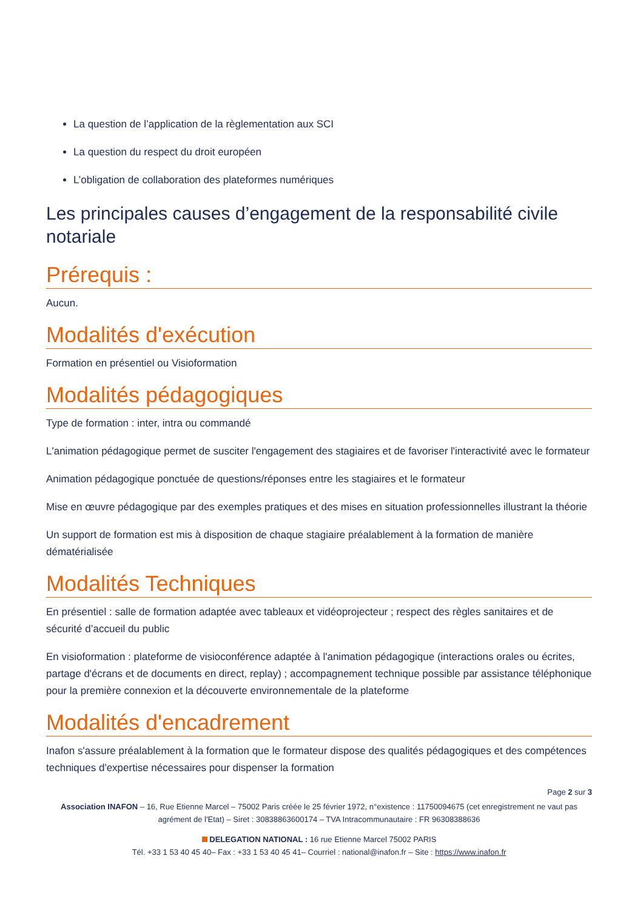La question de l’application de la règlementation aux SCI
La question du respect du droit européen
L’obligation de collaboration des plateformes numériques
Les principales causes d’engagement de la responsabilité civile notariale
Prérequis :
Aucun.
Modalités d'exécution
Formation en présentiel ou Visioformation
Modalités pédagogiques
Type de formation : inter, intra ou commandé
L'animation pédagogique permet de susciter l'engagement des stagiaires et de favoriser l'interactivité avec le formateur
Animation pédagogique ponctuée de questions/réponses entre les stagiaires et le formateur
Mise en œuvre pédagogique par des exemples pratiques et des mises en situation professionnelles illustrant la théorie
Un support de formation est mis à disposition de chaque stagiaire préalablement à la formation de manière dématérialisée
Modalités Techniques
En présentiel : salle de formation adaptée avec tableaux et vidéoprojecteur ; respect des règles sanitaires et de sécurité d’accueil du public
En visioformation : plateforme de visioconférence adaptée à l'animation pédagogique (interactions orales ou écrites, partage d'écrans et de documents en direct, replay) ; accompagnement technique possible par assistance téléphonique pour la première connexion et la découverte environnementale de la plateforme
Modalités d'encadrement
Inafon s'assure préalablement à la formation que le formateur dispose des qualités pédagogiques et des compétences techniques d'expertise nécessaires pour dispenser la formation
Page 2 sur 3
Association INAFON – 16, Rue Etienne Marcel – 75002 Paris créée le 25 février 1972, n°existence : 11750094675 (cet enregistrement ne vaut pas agrément de l'Etat) – Siret : 30838863600174 – TVA Intracommunautaire : FR 96308388636
DELEGATION NATIONAL : 16 rue Etienne Marcel 75002 PARIS
Tél. +33 1 53 40 45 40– Fax : +33 1 53 40 45 41– Courriel : national@inafon.fr – Site : https://www.inafon.fr